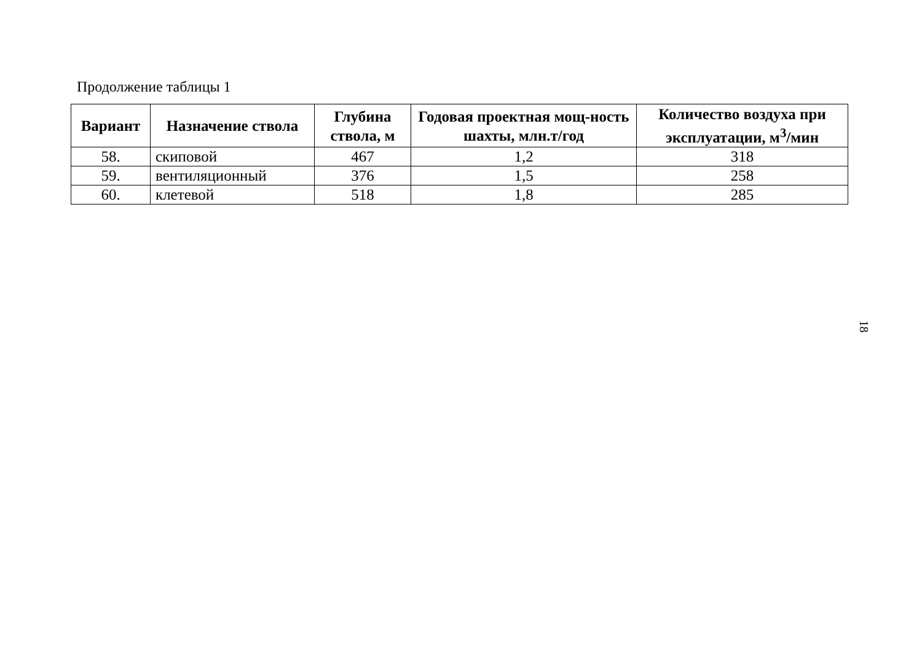Продолжение таблицы 1
| Вариант | Назначение ствола | Глубина ствола, м | Годовая проектная мощ-ность шахты, млн.т/год | Количество воздуха при эксплуатации, м<sup>3</sup>/мин |
| --- | --- | --- | --- | --- |
| 58. | скиповой | 467 | 1,2 | 318 |
| 59. | вентиляционный | 376 | 1,5 | 258 |
| 60. | клетевой | 518 | 1,8 | 285 |
18